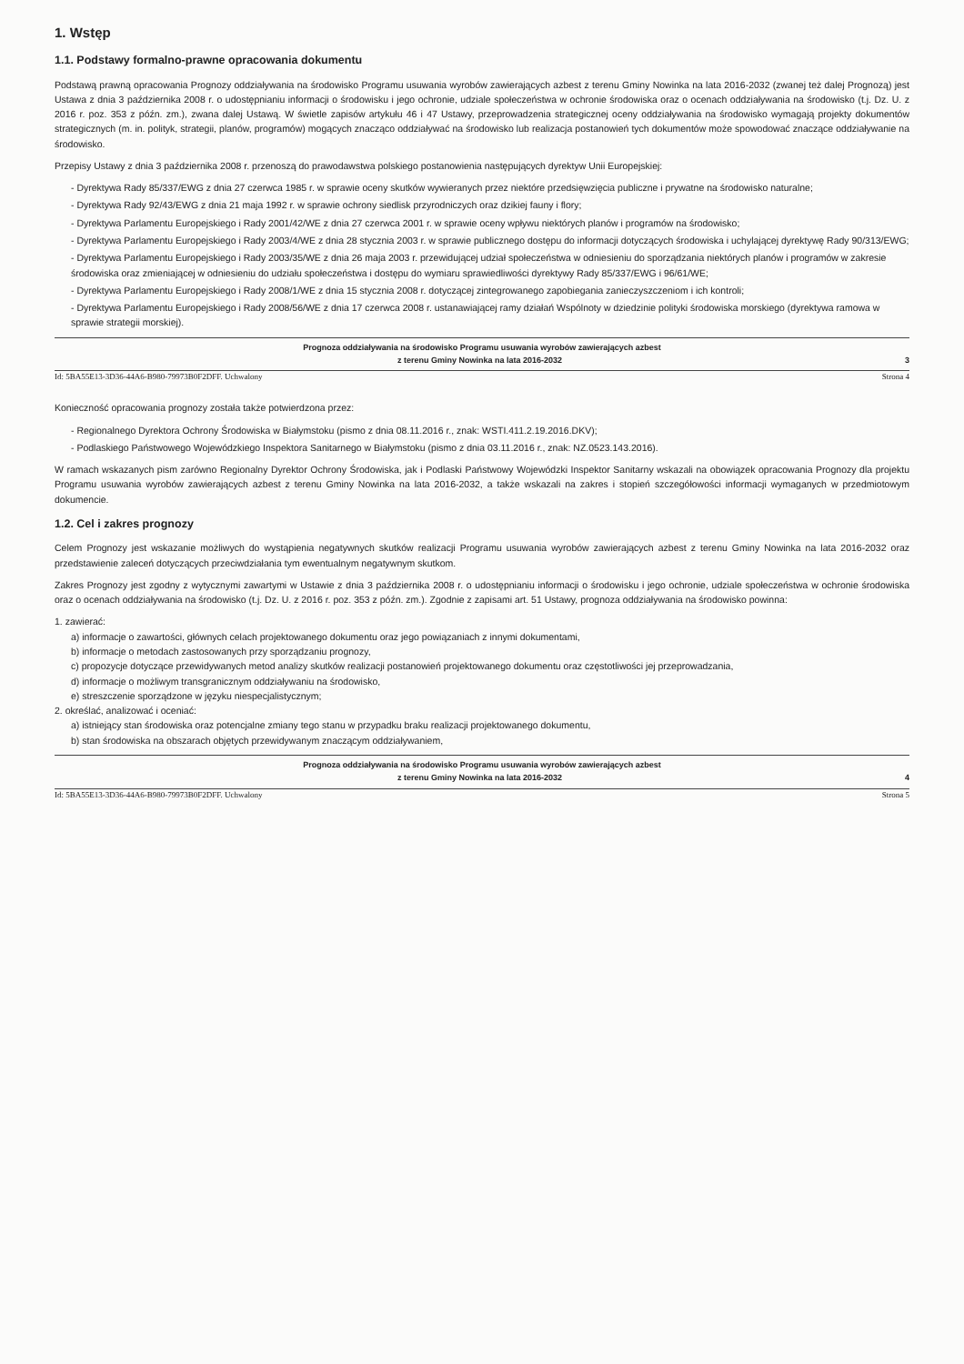1. Wstęp
1.1. Podstawy formalno-prawne opracowania dokumentu
Podstawą prawną opracowania Prognozy oddziaływania na środowisko Programu usuwania wyrobów zawierających azbest z terenu Gminy Nowinka na lata 2016-2032 (zwanej też dalej Prognozą) jest Ustawa z dnia 3 października 2008 r. o udostępnianiu informacji o środowisku i jego ochronie, udziale społeczeństwa w ochronie środowiska oraz o ocenach oddziaływania na środowisko (t.j. Dz. U. z 2016 r. poz. 353 z późn. zm.), zwana dalej Ustawą. W świetle zapisów artykułu 46 i 47 Ustawy, przeprowadzenia strategicznej oceny oddziaływania na środowisko wymagają projekty dokumentów strategicznych (m. in. polityk, strategii, planów, programów) mogących znacząco oddziaływać na środowisko lub realizacja postanowień tych dokumentów może spowodować znaczące oddziaływanie na środowisko.
Przepisy Ustawy z dnia 3 października 2008 r. przenoszą do prawodawstwa polskiego postanowienia następujących dyrektyw Unii Europejskiej:
- Dyrektywa Rady 85/337/EWG z dnia 27 czerwca 1985 r. w sprawie oceny skutków wywieranych przez niektóre przedsięwzięcia publiczne i prywatne na środowisko naturalne;
- Dyrektywa Rady 92/43/EWG z dnia 21 maja 1992 r. w sprawie ochrony siedlisk przyrodniczych oraz dzikiej fauny i flory;
- Dyrektywa Parlamentu Europejskiego i Rady 2001/42/WE z dnia 27 czerwca 2001 r. w sprawie oceny wpływu niektórych planów i programów na środowisko;
- Dyrektywa Parlamentu Europejskiego i Rady 2003/4/WE z dnia 28 stycznia 2003 r. w sprawie publicznego dostępu do informacji dotyczących środowiska i uchylającej dyrektywę Rady 90/313/EWG;
- Dyrektywa Parlamentu Europejskiego i Rady 2003/35/WE z dnia 26 maja 2003 r. przewidującej udział społeczeństwa w odniesieniu do sporządzania niektórych planów i programów w zakresie środowiska oraz zmieniającej w odniesieniu do udziału społeczeństwa i dostępu do wymiaru sprawiedliwości dyrektywy Rady 85/337/EWG i 96/61/WE;
- Dyrektywa Parlamentu Europejskiego i Rady 2008/1/WE z dnia 15 stycznia 2008 r. dotyczącej zintegrowanego zapobiegania zanieczyszczeniom i ich kontroli;
- Dyrektywa Parlamentu Europejskiego i Rady 2008/56/WE z dnia 17 czerwca 2008 r. ustanawiającej ramy działań Wspólnoty w dziedzinie polityki środowiska morskiego (dyrektywa ramowa w sprawie strategii morskiej).
Prognoza oddziaływania na środowisko Programu usuwania wyrobów zawierających azbest
z terenu Gminy Nowinka na lata 2016-2032 3
Id: 5BA55E13-3D36-44A6-B980-79973B0F2DFF. Uchwalony Strona 4
Konieczność opracowania prognozy została także potwierdzona przez:
- Regionalnego Dyrektora Ochrony Środowiska w Białymstoku (pismo z dnia 08.11.2016 r., znak: WSTI.411.2.19.2016.DKV);
- Podlaskiego Państwowego Wojewódzkiego Inspektora Sanitarnego w Białymstoku (pismo z dnia 03.11.2016 r., znak: NZ.0523.143.2016).
W ramach wskazanych pism zarówno Regionalny Dyrektor Ochrony Środowiska, jak i Podlaski Państwowy Wojewódzki Inspektor Sanitarny wskazali na obowiązek opracowania Prognozy dla projektu Programu usuwania wyrobów zawierających azbest z terenu Gminy Nowinka na lata 2016-2032, a także wskazali na zakres i stopień szczegółowości informacji wymaganych w przedmiotowym dokumencie.
1.2. Cel i zakres prognozy
Celem Prognozy jest wskazanie możliwych do wystąpienia negatywnych skutków realizacji Programu usuwania wyrobów zawierających azbest z terenu Gminy Nowinka na lata 2016-2032 oraz przedstawienie zaleceń dotyczących przeciwdziałania tym ewentualnym negatywnym skutkom.
Zakres Prognozy jest zgodny z wytycznymi zawartymi w Ustawie z dnia 3 października 2008 r. o udostępnianiu informacji o środowisku i jego ochronie, udziale społeczeństwa w ochronie środowiska oraz o ocenach oddziaływania na środowisko (t.j. Dz. U. z 2016 r. poz. 353 z późn. zm.). Zgodnie z zapisami art. 51 Ustawy, prognoza oddziaływania na środowisko powinna:
1. zawierać:
a) informacje o zawartości, głównych celach projektowanego dokumentu oraz jego powiązaniach z innymi dokumentami,
b) informacje o metodach zastosowanych przy sporządzaniu prognozy,
c) propozycje dotyczące przewidywanych metod analizy skutków realizacji postanowień projektowanego dokumentu oraz częstotliwości jej przeprowadzania,
d) informacje o możliwym transgranicznym oddziaływaniu na środowisko,
e) streszczenie sporządzone w języku niespecjalistycznym;
2. określać, analizować i oceniać:
a) istniejący stan środowiska oraz potencjalne zmiany tego stanu w przypadku braku realizacji projektowanego dokumentu,
b) stan środowiska na obszarach objętych przewidywanym znaczącym oddziaływaniem,
Prognoza oddziaływania na środowisko Programu usuwania wyrobów zawierających azbest
z terenu Gminy Nowinka na lata 2016-2032 4
Id: 5BA55E13-3D36-44A6-B980-79973B0F2DFF. Uchwalony Strona 5